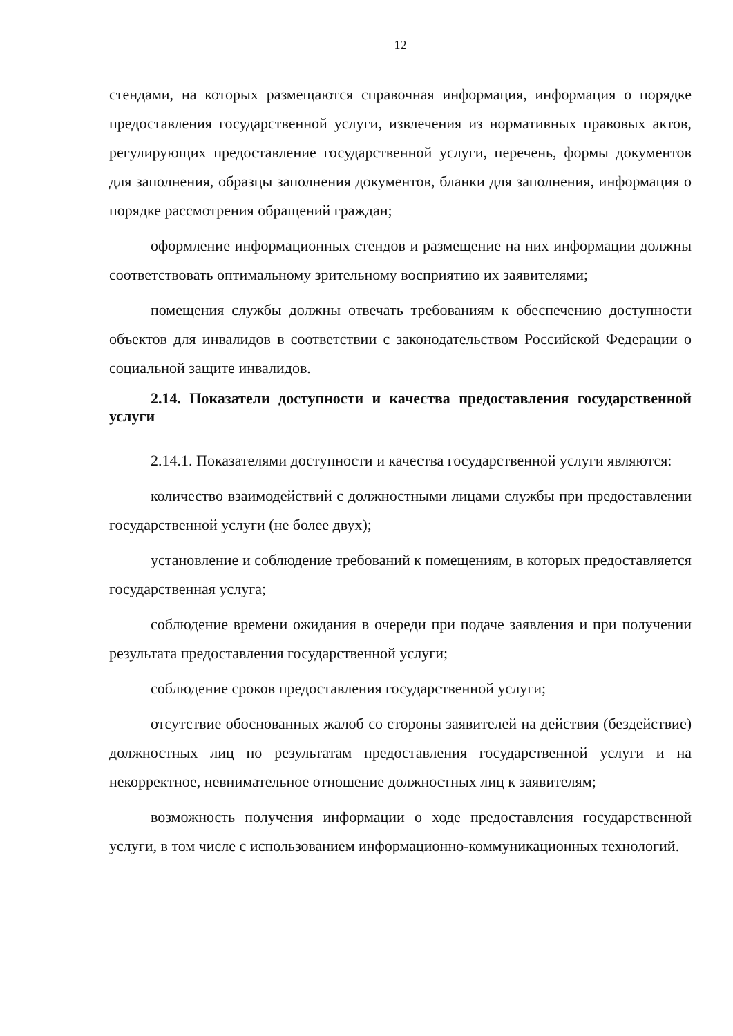12
стендами, на которых размещаются справочная информация, информация о порядке предоставления государственной услуги, извлечения из нормативных правовых актов, регулирующих предоставление государственной услуги, перечень, формы документов для заполнения, образцы заполнения документов, бланки для заполнения, информация о порядке рассмотрения обращений граждан;
оформление информационных стендов и размещение на них информации должны соответствовать оптимальному зрительному восприятию их заявителями;
помещения службы должны отвечать требованиям к обеспечению доступности объектов для инвалидов в соответствии с законодательством Российской Федерации о социальной защите инвалидов.
2.14. Показатели доступности и качества предоставления государственной услуги
2.14.1. Показателями доступности и качества государственной услуги являются:
количество взаимодействий с должностными лицами службы при предоставлении государственной услуги (не более двух);
установление и соблюдение требований к помещениям, в которых предоставляется государственная услуга;
соблюдение времени ожидания в очереди при подаче заявления и при получении результата предоставления государственной услуги;
соблюдение сроков предоставления государственной услуги;
отсутствие обоснованных жалоб со стороны заявителей на действия (бездействие) должностных лиц по результатам предоставления государственной услуги и на некорректное, невнимательное отношение должностных лиц к заявителям;
возможность получения информации о ходе предоставления государственной услуги, в том числе с использованием информационно-коммуникационных технологий.